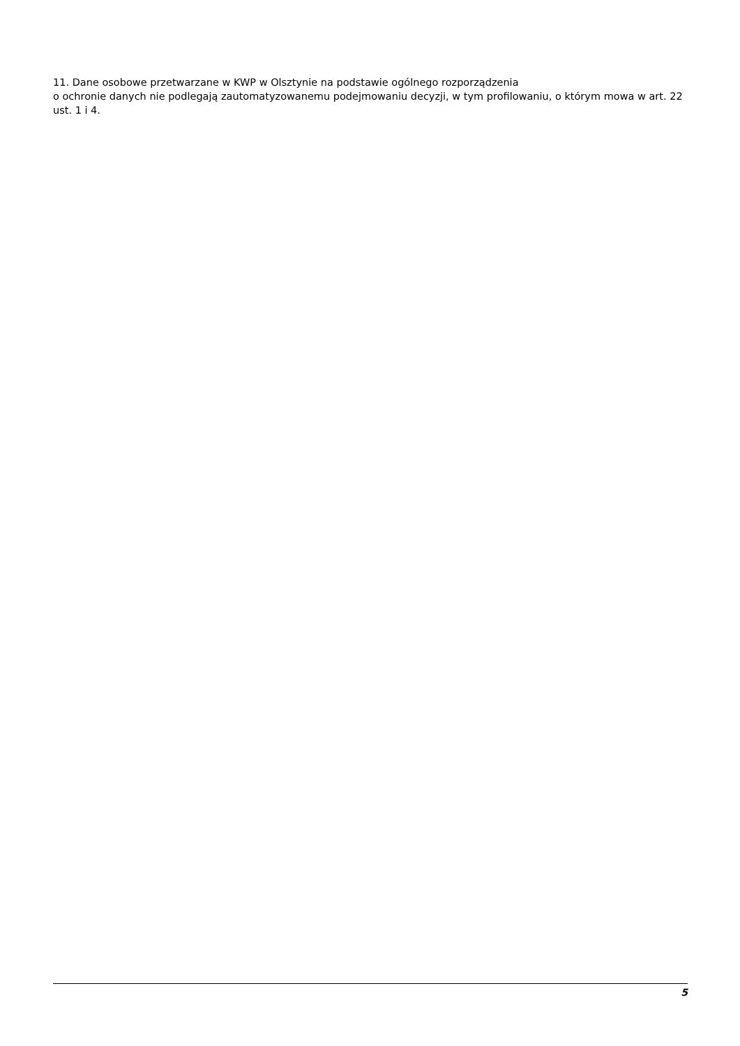11. Dane osobowe przetwarzane w KWP w Olsztynie na podstawie ogólnego rozporządzenia
o ochronie danych nie podlegają zautomatyzowanemu podejmowaniu decyzji, w tym profilowaniu, o którym mowa w art. 22 ust. 1 i 4.
5